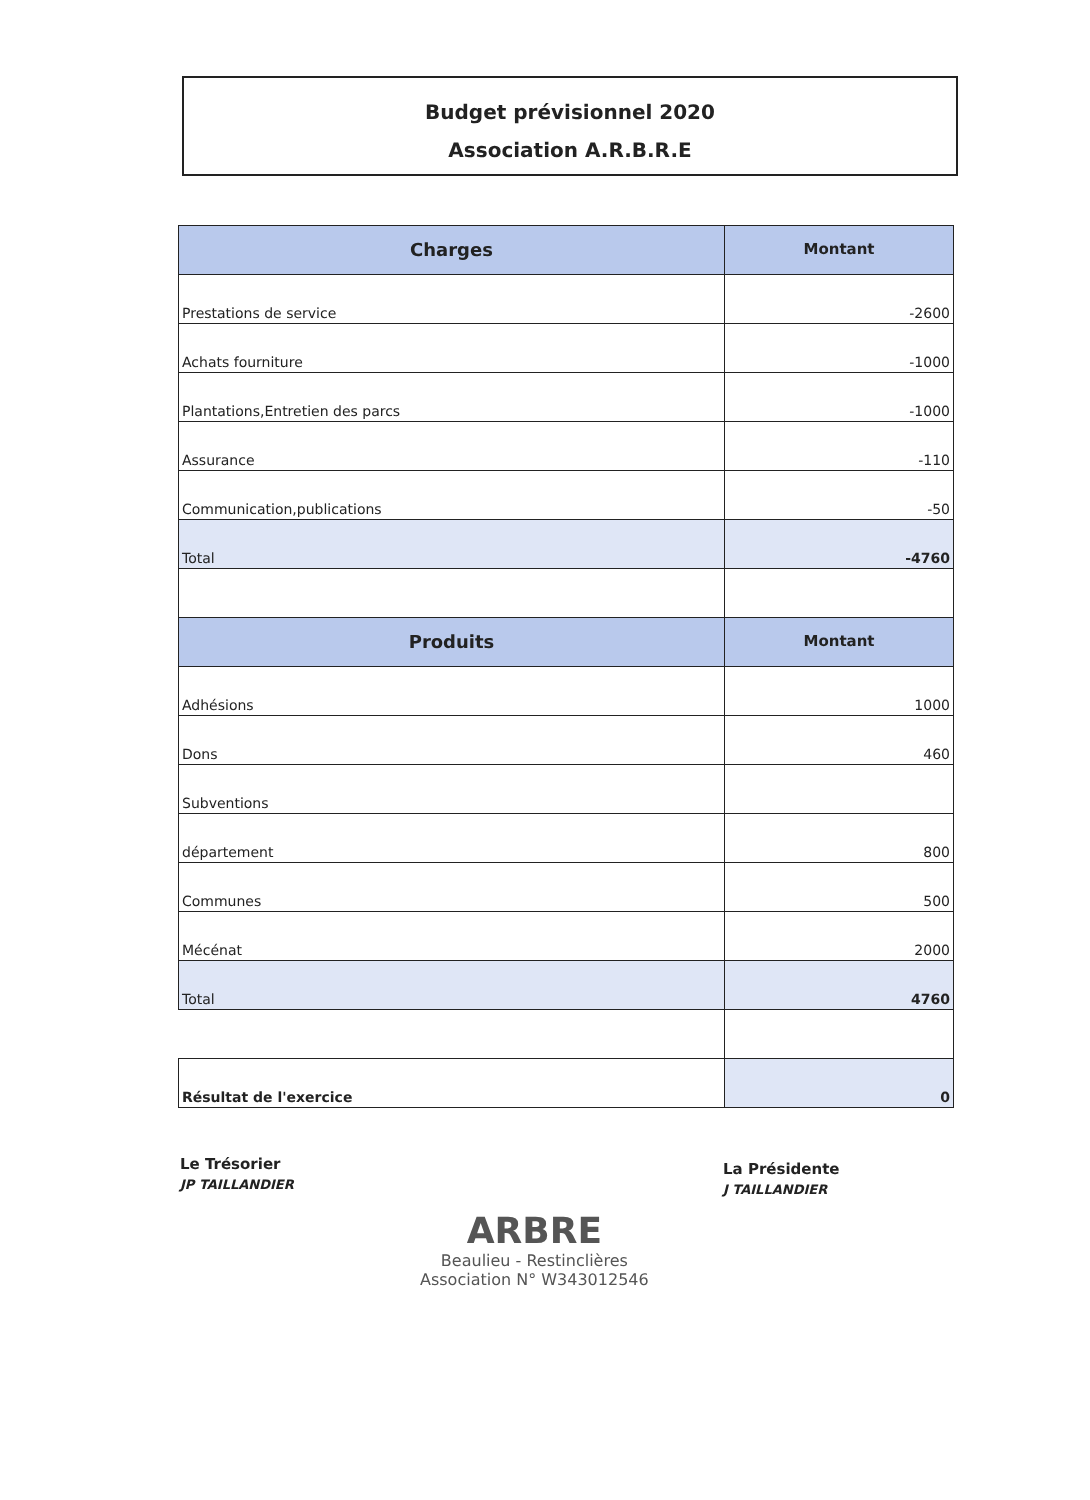Budget prévisionnel 2020
Association A.R.B.R.E
| Charges | Montant |
| --- | --- |
| Prestations de service | -2600 |
| Achats fourniture | -1000 |
| Plantations,Entretien des parcs | -1000 |
| Assurance | -110 |
| Communication,publications | -50 |
| Total | -4760 |
| Produits | Montant |
| Adhésions | 1000 |
| Dons | 460 |
| Subventions | |
| département | 800 |
| Communes | 500 |
| Mécénat | 2000 |
| Total | 4760 |
| Résultat de l'exercice | 0 |
Le Trésorier
JP TAILLANDIER
La Présidente
J TAILLANDIER
ARBRE
Beaulieu - Restinclières
Association N° W343012546